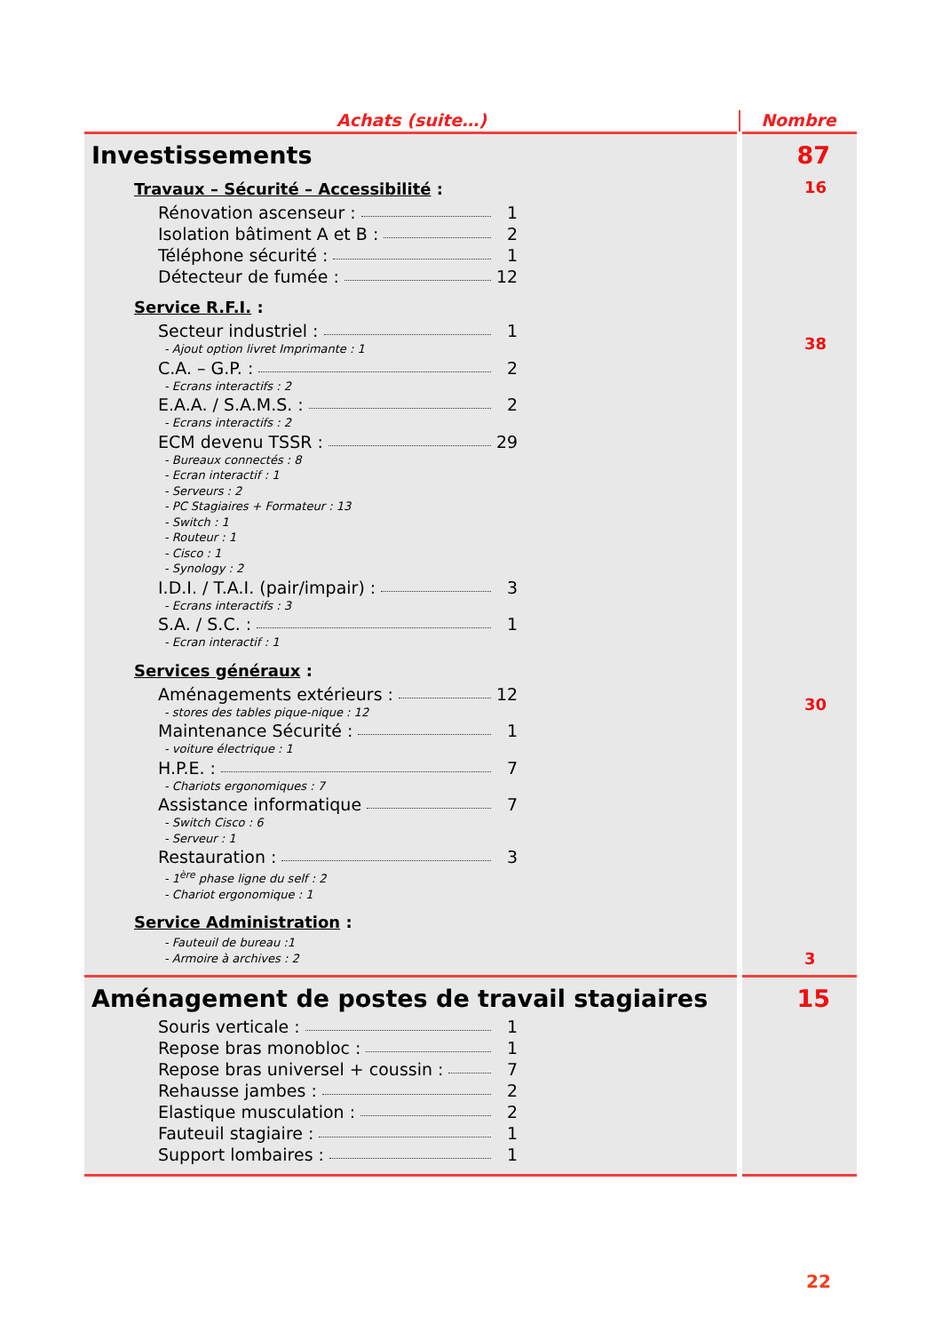| Achats (suite…) | Nombre |
| --- | --- |
| Investissements Travaux – Sécurité – Accessibilité : Rénovation ascenseur : 1 Isolation bâtiment A et B : 2 Téléphone sécurité : 1 Détecteur de fumée : 12 Service R.F.I. : Secteur industriel : 1 - Ajout option livret Imprimante : 1 C.A. – G.P. : 2 - Ecrans interactifs : 2 E.A.A. / S.A.M.S. : 2 - Ecrans interactifs : 2 ECM devenu TSSR : 29 - Bureaux connectés : 8 - Ecran interactif : 1 - Serveurs : 2 - PC Stagiaires + Formateur : 13 - Switch : 1 - Routeur : 1 - Cisco : 1 - Synology : 2 I.D.I. / T.A.I. (pair/impair) : 3 - Ecrans interactifs : 3 S.A. / S.C. : 1 - Ecran interactif : 1 Services généraux : Aménagements extérieurs : 12 - stores des tables pique-nique : 12 Maintenance Sécurité : 1 - voiture électrique : 1 H.P.E. : 7 - Chariots ergonomiques : 7 Assistance informatique 7 - Switch Cisco : 6 - Serveur : 1 Restauration : 3 - 1<sup>ère</sup> phase ligne du self : 2 - Chariot ergonomique : 1 Service Administration : - Fauteuil de bureau :1 - Armoire à archives : 2 | 87 16 38 30 3 |
| Aménagement de postes de travail stagiaires Souris verticale : 1 Repose bras monobloc : 1 Repose bras universel + coussin : 7 Rehausse jambes : 2 Elastique musculation : 2 Fauteuil stagiaire : 1 Support lombaires : 1 | 15 |
22